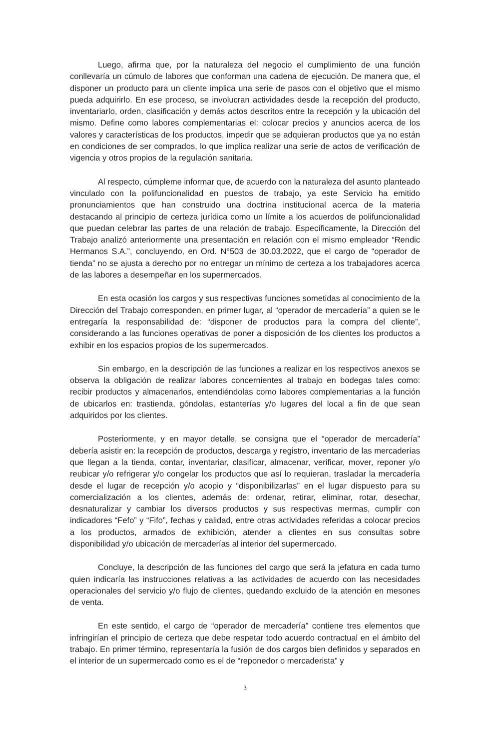Luego, afirma que, por la naturaleza del negocio el cumplimiento de una función conllevaría un cúmulo de labores que conforman una cadena de ejecución. De manera que, el disponer un producto para un cliente implica una serie de pasos con el objetivo que el mismo pueda adquirirlo. En ese proceso, se involucran actividades desde la recepción del producto, inventariarlo, orden, clasificación y demás actos descritos entre la recepción y la ubicación del mismo. Define como labores complementarias el: colocar precios y anuncios acerca de los valores y características de los productos, impedir que se adquieran productos que ya no están en condiciones de ser comprados, lo que implica realizar una serie de actos de verificación de vigencia y otros propios de la regulación sanitaria.
Al respecto, cúmpleme informar que, de acuerdo con la naturaleza del asunto planteado vinculado con la polifuncionalidad en puestos de trabajo, ya este Servicio ha emitido pronunciamientos que han construido una doctrina institucional acerca de la materia destacando al principio de certeza jurídica como un límite a los acuerdos de polifuncionalidad que puedan celebrar las partes de una relación de trabajo. Específicamente, la Dirección del Trabajo analizó anteriormente una presentación en relación con el mismo empleador “Rendic Hermanos S.A.”, concluyendo, en Ord. N°503 de 30.03.2022, que el cargo de “operador de tienda” no se ajusta a derecho por no entregar un mínimo de certeza a los trabajadores acerca de las labores a desempeñar en los supermercados.
En esta ocasión los cargos y sus respectivas funciones sometidas al conocimiento de la Dirección del Trabajo corresponden, en primer lugar, al “operador de mercadería” a quien se le entregaría la responsabilidad de: “disponer de productos para la compra del cliente”, considerando a las funciones operativas de poner a disposición de los clientes los productos a exhibir en los espacios propios de los supermercados.
Sin embargo, en la descripción de las funciones a realizar en los respectivos anexos se observa la obligación de realizar labores concernientes al trabajo en bodegas tales como: recibir productos y almacenarlos, entendiéndolas como labores complementarias a la función de ubicarlos en: trastienda, góndolas, estanterías y/o lugares del local a fin de que sean adquiridos por los clientes.
Posteriormente, y en mayor detalle, se consigna que el “operador de mercadería” debería asistir en: la recepción de productos, descarga y registro, inventario de las mercaderías que llegan a la tienda, contar, inventariar, clasificar, almacenar, verificar, mover, reponer y/o reubicar y/o refrigerar y/o congelar los productos que así lo requieran, trasladar la mercadería desde el lugar de recepción y/o acopio y “disponibilizarlas” en el lugar dispuesto para su comercialización a los clientes, además de: ordenar, retirar, eliminar, rotar, desechar, desnaturalizar y cambiar los diversos productos y sus respectivas mermas, cumplir con indicadores “Fefo” y “Fifo”, fechas y calidad, entre otras actividades referidas a colocar precios a los productos, armados de exhibición, atender a clientes en sus consultas sobre disponibilidad y/o ubicación de mercaderías al interior del supermercado.
Concluye, la descripción de las funciones del cargo que será la jefatura en cada turno quien indicaría las instrucciones relativas a las actividades de acuerdo con las necesidades operacionales del servicio y/o flujo de clientes, quedando excluido de la atención en mesones de venta.
En este sentido, el cargo de “operador de mercadería” contiene tres elementos que infringirían el principio de certeza que debe respetar todo acuerdo contractual en el ámbito del trabajo. En primer término, representaría la fusión de dos cargos bien definidos y separados en el interior de un supermercado como es el de “reponedor o mercaderista” y
3